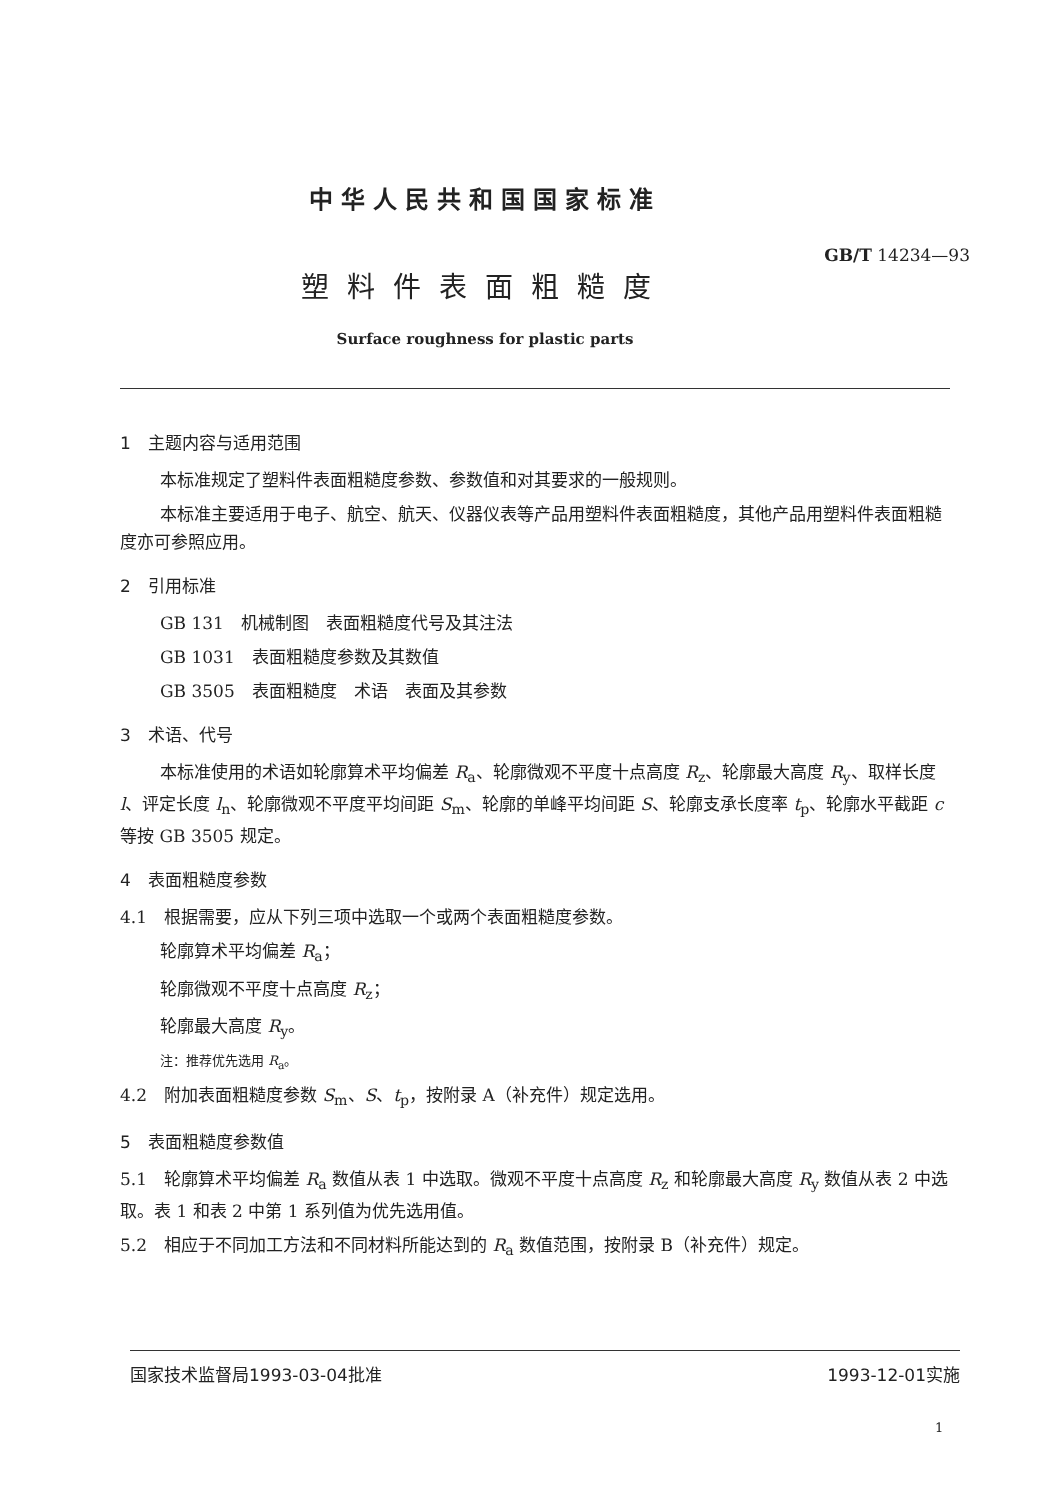中华人民共和国国家标准
GB/T 14234—93
塑料件表面粗糙度
Surface roughness for plastic parts
1　主题内容与适用范围
本标准规定了塑料件表面粗糙度参数、参数值和对其要求的一般规则。
本标准主要适用于电子、航空、航天、仪器仪表等产品用塑料件表面粗糙度，其他产品用塑料件表面粗糙度亦可参照应用。
2　引用标准
GB 131　机械制图　表面粗糙度代号及其注法
GB 1031　表面粗糙度参数及其数值
GB 3505　表面粗糙度　术语　表面及其参数
3　术语、代号
本标准使用的术语如轮廓算术平均偏差 R<sub>a</sub>、轮廓微观不平度十点高度 R<sub>z</sub>、轮廓最大高度 R<sub>y</sub>、取样长度 l、评定长度 l<sub>n</sub>、轮廓微观不平度平均间距 S<sub>m</sub>、轮廓的单峰平均间距 S、轮廓支承长度率 t<sub>p</sub>、轮廓水平截距 c 等按 GB 3505 规定。
4　表面粗糙度参数
4.1　根据需要，应从下列三项中选取一个或两个表面粗糙度参数。
轮廓算术平均偏差 R<sub>a</sub>；
轮廓微观不平度十点高度 R<sub>z</sub>；
轮廓最大高度 R<sub>y</sub>。
注：推荐优先选用 R<sub>a</sub>。
4.2　附加表面粗糙度参数 S<sub>m</sub>、S、t<sub>p</sub>，按附录 A（补充件）规定选用。
5　表面粗糙度参数值
5.1　轮廓算术平均偏差 R<sub>a</sub> 数值从表 1 中选取。微观不平度十点高度 R<sub>z</sub> 和轮廓最大高度 R<sub>y</sub> 数值从表 2 中选取。表 1 和表 2 中第 1 系列值为优先选用值。
5.2　相应于不同加工方法和不同材料所能达到的 R<sub>a</sub> 数值范围，按附录 B（补充件）规定。
国家技术监督局1993-03-04批准 1993-12-01实施
1